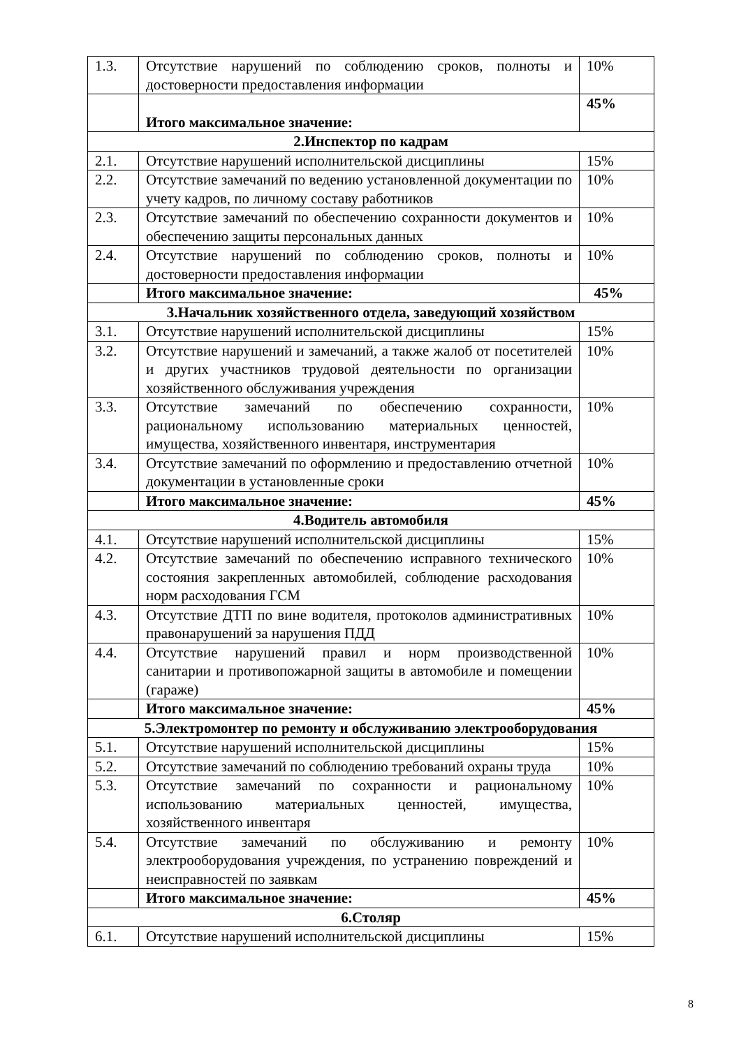| 1.3. | Отсутствие нарушений по соблюдению сроков, полноты и достоверности предоставления информации | 10% |
| | Итого максимальное значение: | 45% |
| 2.Инспектор по кадрам | | |
| 2.1. | Отсутствие нарушений исполнительской дисциплины | 15% |
| 2.2. | Отсутствие замечаний по ведению установленной документации по учету кадров, по личному составу работников | 10% |
| 2.3. | Отсутствие замечаний по обеспечению сохранности документов и обеспечению защиты персональных данных | 10% |
| 2.4. | Отсутствие нарушений по соблюдению сроков, полноты и достоверности предоставления информации | 10% |
| | Итого максимальное значение: | 45% |
| 3.Начальник хозяйственного отдела, заведующий хозяйством | | |
| 3.1. | Отсутствие нарушений исполнительской дисциплины | 15% |
| 3.2. | Отсутствие нарушений и замечаний, а также жалоб от посетителей и других участников трудовой деятельности по организации хозяйственного обслуживания учреждения | 10% |
| 3.3. | Отсутствие замечаний по обеспечению сохранности, рациональному использованию материальных ценностей, имущества, хозяйственного инвентаря, инструментария | 10% |
| 3.4. | Отсутствие замечаний по оформлению и предоставлению отчетной документации в установленные сроки | 10% |
| | Итого максимальное значение: | 45% |
| 4.Водитель автомобиля | | |
| 4.1. | Отсутствие нарушений исполнительской дисциплины | 15% |
| 4.2. | Отсутствие замечаний по обеспечению исправного технического состояния закрепленных автомобилей, соблюдение расходования норм расходования ГСМ | 10% |
| 4.3. | Отсутствие ДТП по вине водителя, протоколов административных правонарушений за нарушения ПДД | 10% |
| 4.4. | Отсутствие нарушений правил и норм производственной санитарии и противопожарной защиты в автомобиле и помещении (гараже) | 10% |
| | Итого максимальное значение: | 45% |
| 5.Электромонтер по ремонту и обслуживанию электрооборудования | | |
| 5.1. | Отсутствие нарушений исполнительской дисциплины | 15% |
| 5.2. | Отсутствие замечаний по соблюдению требований охраны труда | 10% |
| 5.3. | Отсутствие замечаний по сохранности и рациональному использованию материальных ценностей, имущества, хозяйственного инвентаря | 10% |
| 5.4. | Отсутствие замечаний по обслуживанию и ремонту электрооборудования учреждения, по устранению повреждений и неисправностей по заявкам | 10% |
| | Итого максимальное значение: | 45% |
| 6.Столяр | | |
| 6.1. | Отсутствие нарушений исполнительской дисциплины | 15% |
8